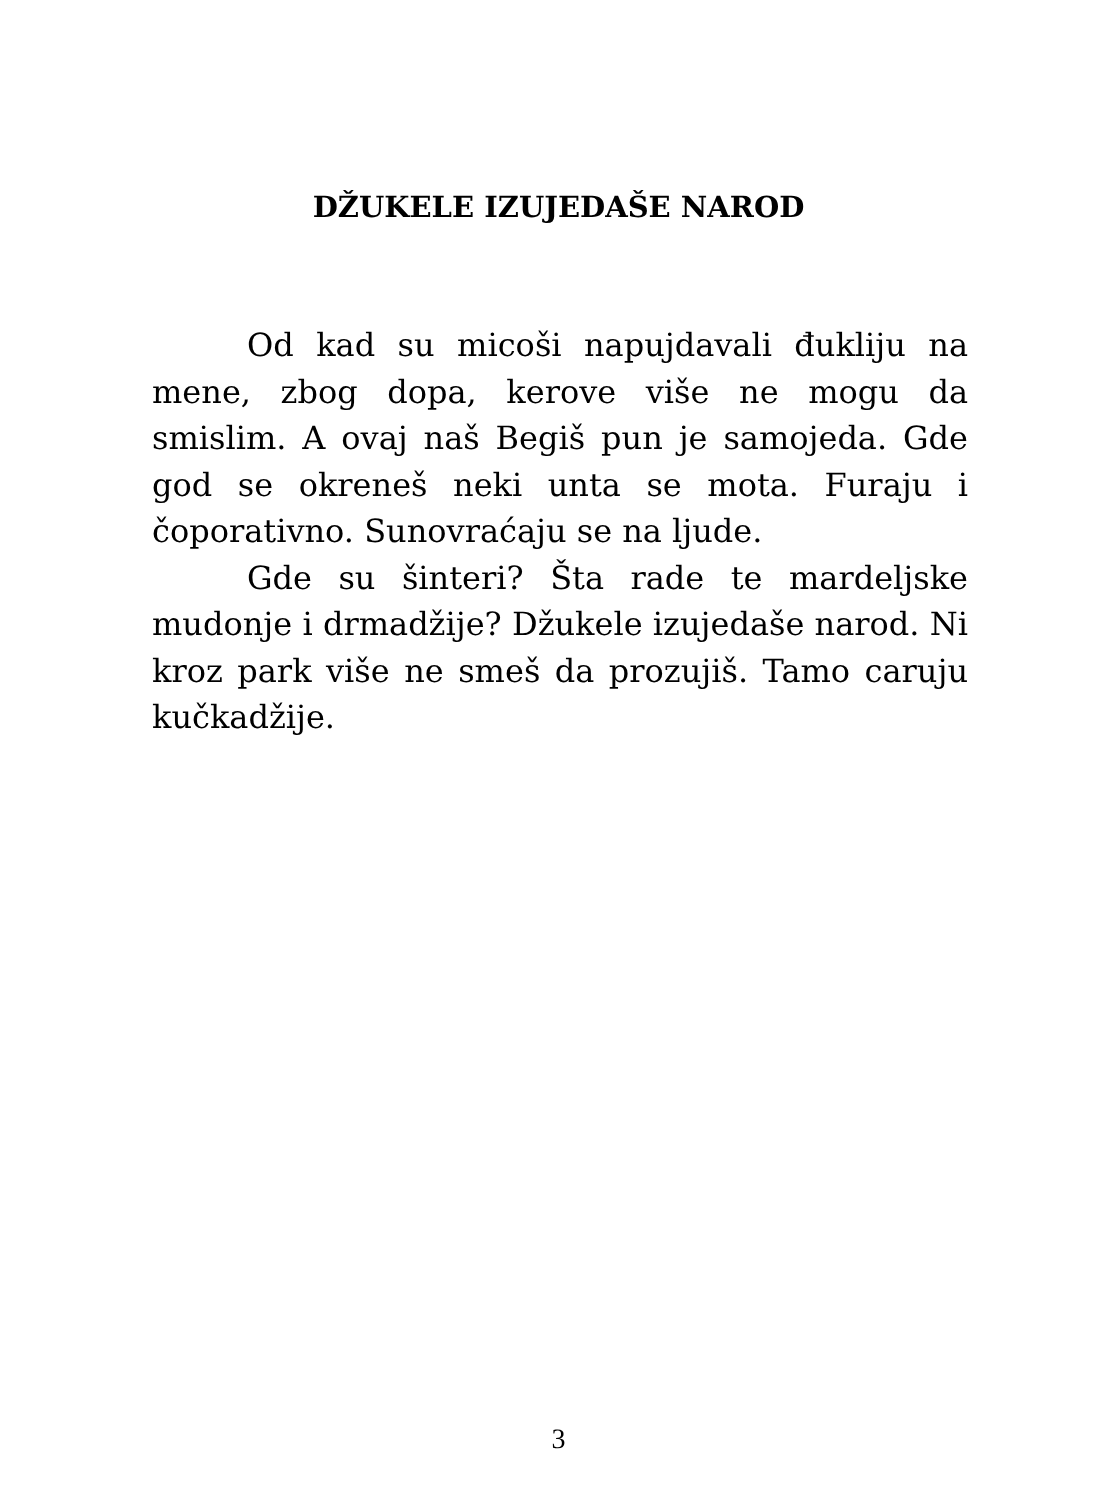DŽUKELE IZUJEDAŠE NAROD
Od kad su micoši napujdavali đukliju na mene, zbog dopa, kerove više ne mogu da smislim. A ovaj naš Begiš pun je samojeda. Gde god se okreneš neki unta se mota. Furaju i čoporativno. Sunovraćaju se na ljude.
Gde su šinteri? Šta rade te mardeljske mudonje i drmadžije? Džukele izujedaše narod. Ni kroz park više ne smeš da prozujiš. Tamo caruju kučkadžije.
3